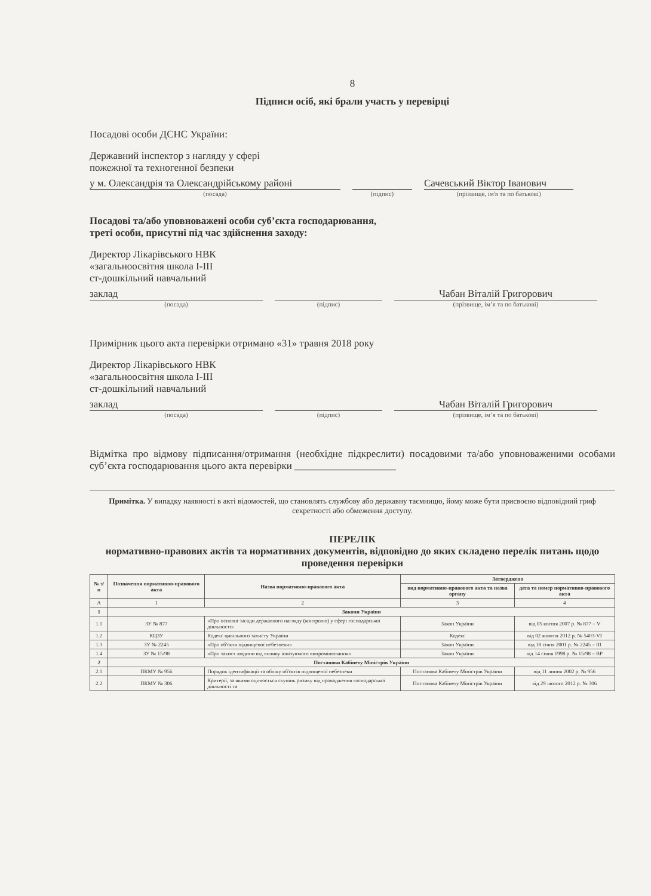8
Підписи осіб, які брали участь у перевірці
Посадові особи ДСНС України:
Державний інспектор з нагляду у сфері
пожежної та техногенної безпеки
у м. Олександрія та Олександрійському районі
(посада)
(підпис)
Сачевський Віктор Іванович
(прізвище, ім'я та по батькові)
Посадові та/або уповноважені особи суб’єкта господарювання,
треті особи, присутні під час здійснення заходу:
Директор Лікарівського НВК
«загальноосвітня школа І-ІІІ
ст-дошкільний навчальний
заклад
(посада)
(підпис)
Чабан Віталій Григорович
(прізвище, ім’я та по батькові)
Примірник цього акта перевірки отримано «31» травня 2018 року
Директор Лікарівського НВК
«загальноосвітня школа І-ІІІ
ст-дошкільний навчальний
заклад
(посада)
(підпис)
Чабан Віталій Григорович
(прізвище, ім’я та по батькові)
Відмітка про відмову підписання/отримання (необхідне підкреслити) посадовими та/або уповноваженими особами суб’єкта господарювання цього акта перевірки ____________________
Примітка. У випадку наявності в акті відомостей, що становлять службову або державну таємницю, йому може бути присвоєно відповідний гриф секретності або обмеження доступу.
ПЕРЕЛІК
нормативно-правових актів та нормативних документів, відповідно до яких складено перелік питань щодо проведення перевірки
| № з/п | Позначення нормативно-правового акта | Назва нормативно-правового акта | Затверджено | |
| --- | --- | --- | --- | --- |
| | | | вид нормативно-правового акта та назва органу | дата та номер нормативно-правового акта |
| А | 1 | 2 | 3 | 4 |
| 1 | Закони України | | | |
| 1.1 | ЗУ № 877 | «Про основні засади державного нагляду (контролю) у сфері господарської діяльності» | Закон України | від 05 квітня 2007 р. № 877 – V |
| 1.2 | КЦЗУ | Кодекс цивільного захисту України | Кодекс | від 02 жовтня 2012 р. № 5403-VI |
| 1.3 | ЗУ № 2245 | «Про об'єкти підвищеної небезпеки» | Закон України | від 18 січня 2001 р. № 2245 – III |
| 1.4 | ЗУ № 15/98 | «Про захист людини від впливу іонізуючого випромінювання» | Закон України | від 14 січня 1998 р. № 15/98 – ВР |
| 2 | Постанови Кабінету Міністрів України | | | |
| 2.1 | ПКМУ № 956 | Порядок ідентифікації та обліку об'єктів підвищеної небезпеки | Постанова Кабінету Міністрів України | від 11 липня 2002 р. № 956 |
| 2.2 | ПКМУ № 306 | Критерії, за якими оцінюється ступінь ризику від провадження господарської діяльності та | Постанова Кабінету Міністрів України | від 29 лютого 2012 р. № 306 |